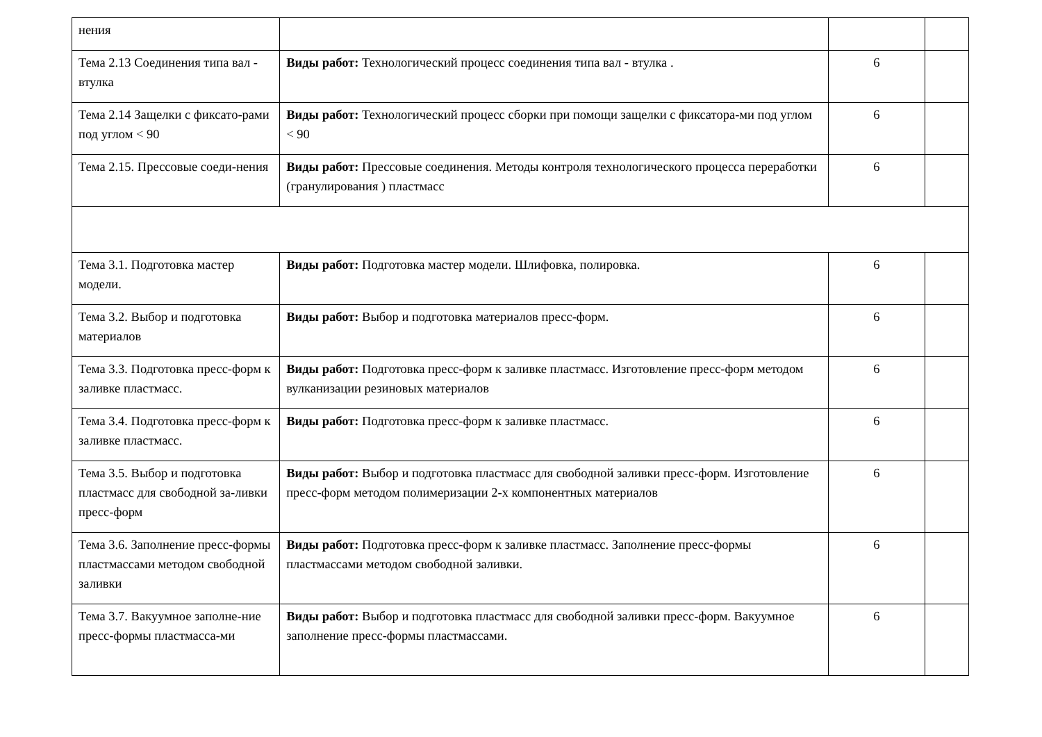| нения | | | |
| Тема 2.13 Соединения типа вал - втулка | Виды работ: Технологический процесс соединения типа вал - втулка . | 6 | |
| Тема 2.14 Защелки с фиксато-рами под углом < 90 | Виды работ: Технологический процесс сборки при помощи защелки с фиксатора-ми под углом < 90 | 6 | |
| Тема 2.15. Прессовые соеди-нения | Виды работ: Прессовые соединения. Методы контроля технологического процесса переработки (гранулирования ) пластмасс | 6 | |
| Тема 3.1. Подготовка мастер модели. | Виды работ: Подготовка мастер модели. Шлифовка, полировка. | 6 | |
| Тема 3.2. Выбор и подготовка материалов | Виды работ: Выбор и подготовка материалов пресс-форм. | 6 | |
| Тема 3.3. Подготовка пресс-форм к заливке пластмасс. | Виды работ: Подготовка пресс-форм к заливке пластмасс. Изготовление пресс-форм методом вулканизации резиновых материалов | 6 | |
| Тема 3.4. Подготовка пресс-форм к заливке пластмасс. | Виды работ: Подготовка пресс-форм к заливке пластмасс. | 6 | |
| Тема 3.5. Выбор и подготовка пластмасс для свободной за-ливки пресс-форм | Виды работ: Выбор и подготовка пластмасс для свободной заливки пресс-форм. Изготовление пресс-форм методом полимеризации 2-х компонентных материалов | 6 | |
| Тема 3.6. Заполнение пресс-формы пластмассами методом свободной заливки | Виды работ: Подготовка пресс-форм к заливке пластмасс. Заполнение пресс-формы пластмассами методом свободной заливки. | 6 | |
| Тема 3.7. Вакуумное заполне-ние пресс-формы пластмасса-ми | Виды работ: Выбор и подготовка пластмасс для свободной заливки пресс-форм. Вакуумное заполнение пресс-формы пластмассами. | 6 | |